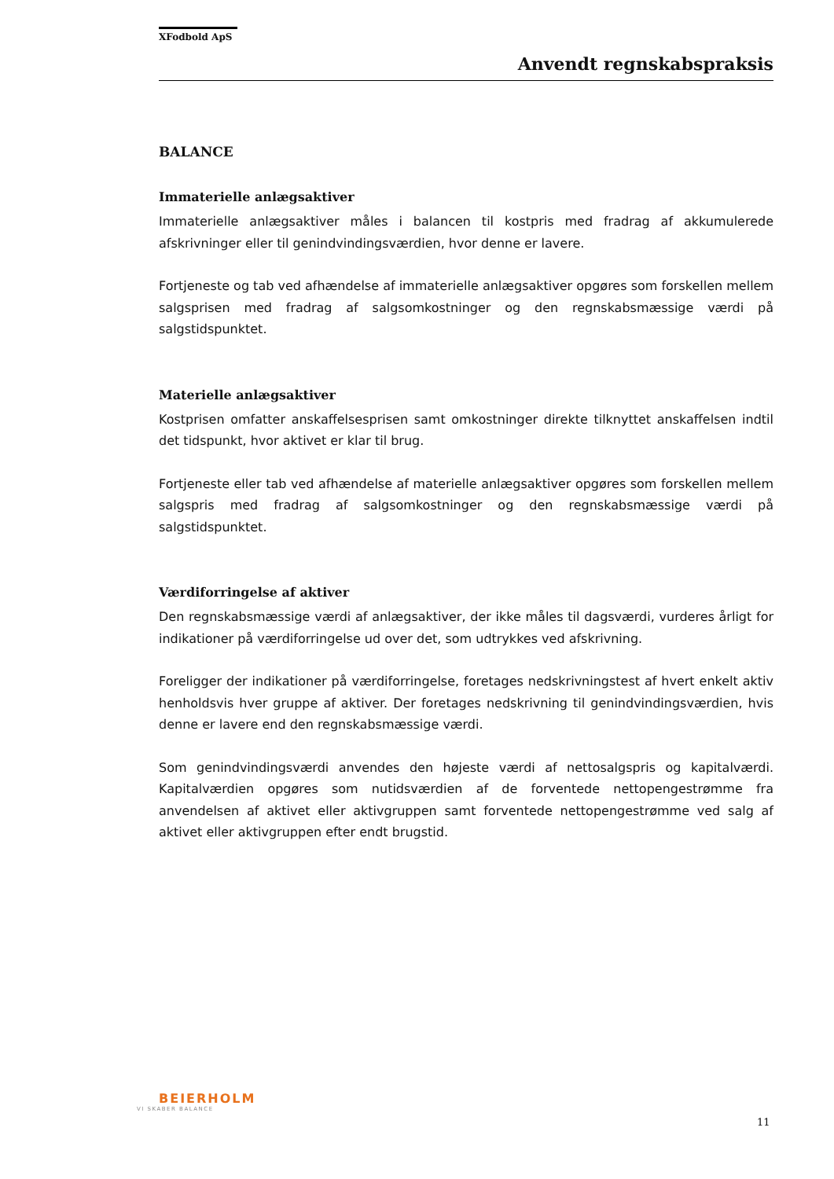XFodbold ApS
Anvendt regnskabspraksis
BALANCE
Immaterielle anlægsaktiver
Immaterielle anlægsaktiver måles i balancen til kostpris med fradrag af akkumulerede afskrivninger eller til genindvindingsværdien, hvor denne er lavere.
Fortjeneste og tab ved afhændelse af immaterielle anlægsaktiver opgøres som forskellen mellem salgsprisen med fradrag af salgsomkostninger og den regnskabsmæssige værdi på salgstidspunktet.
Materielle anlægsaktiver
Kostprisen omfatter anskaffelsesprisen samt omkostninger direkte tilknyttet anskaffelsen indtil det tidspunkt, hvor aktivet er klar til brug.
Fortjeneste eller tab ved afhændelse af materielle anlægsaktiver opgøres som forskellen mellem salgspris med fradrag af salgsomkostninger og den regnskabsmæssige værdi på salgstidspunktet.
Værdiforringelse af aktiver
Den regnskabsmæssige værdi af anlægsaktiver, der ikke måles til dagsværdi, vurderes årligt for indikationer på værdiforringelse ud over det, som udtrykkes ved afskrivning.
Foreligger der indikationer på værdiforringelse, foretages nedskrivningstest af hvert enkelt aktiv henholdsvis hver gruppe af aktiver. Der foretages nedskrivning til genindvindingsværdien, hvis denne er lavere end den regnskabsmæssige værdi.
Som genindvindingsværdi anvendes den højeste værdi af nettosalgspris og kapitalværdi. Kapitalværdien opgøres som nutidsværdien af de forventede nettopengestrømme fra anvendelsen af aktivet eller aktivgruppen samt forventede nettopengestrømme ved salg af aktivet eller aktivgruppen efter endt brugstid.
BEIERHOLM
VI SKABER BALANCE
11